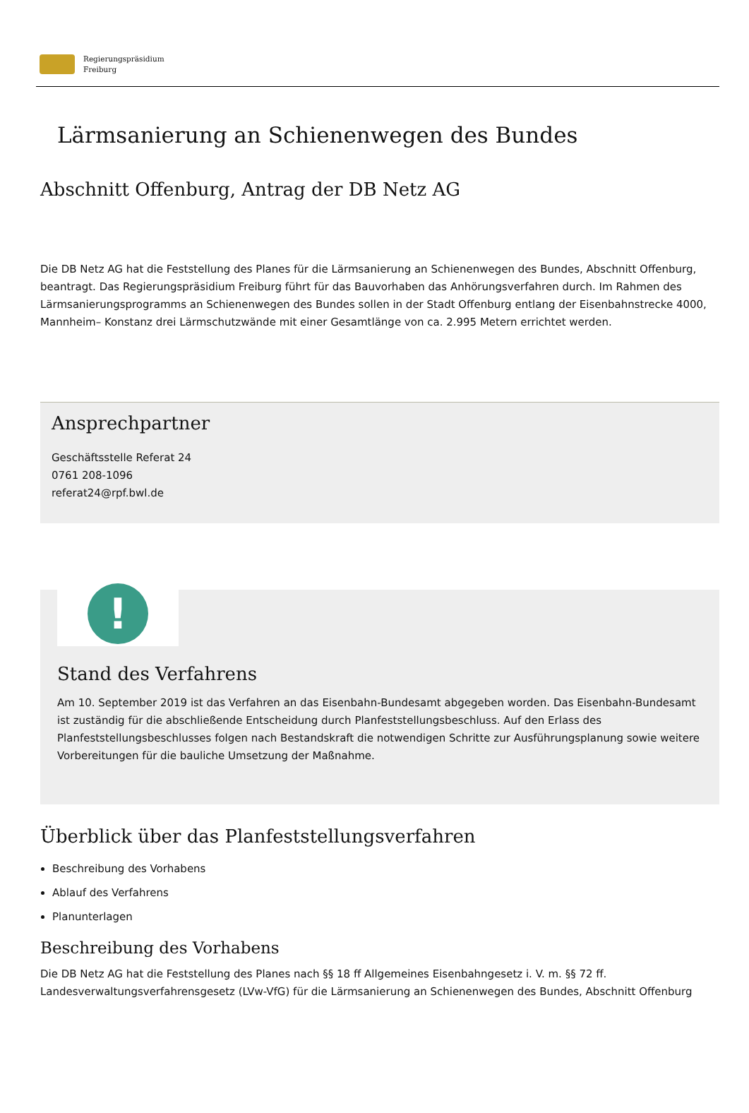Regierungspräsidium
Freiburg
Lärmsanierung an Schienenwegen des Bundes
Abschnitt Offenburg, Antrag der DB Netz AG
Die DB Netz AG hat die Feststellung des Planes für die Lärmsanierung an Schienenwegen des Bundes, Abschnitt Offenburg, beantragt. Das Regierungspräsidium Freiburg führt für das Bauvorhaben das Anhörungsverfahren durch. Im Rahmen des Lärmsanierungsprogramms an Schienenwegen des Bundes sollen in der Stadt Offenburg entlang der Eisenbahnstrecke 4000, Mannheim– Konstanz drei Lärmschutzwände mit einer Gesamtlänge von ca. 2.995 Metern errichtet werden.
Ansprechpartner
Geschäftsstelle Referat 24
0761 208-1096
referat24@rpf.bwl.de
!
Stand des Verfahrens
Am 10. September 2019 ist das Verfahren an das Eisenbahn-Bundesamt abgegeben worden. Das Eisenbahn-Bundesamt ist zuständig für die abschließende Entscheidung durch Planfeststellungsbeschluss. Auf den Erlass des Planfeststellungsbeschlusses folgen nach Bestandskraft die notwendigen Schritte zur Ausführungsplanung sowie weitere Vorbereitungen für die bauliche Umsetzung der Maßnahme.
Überblick über das Planfeststellungsverfahren
Beschreibung des Vorhabens
Ablauf des Verfahrens
Planunterlagen
Beschreibung des Vorhabens
Die DB Netz AG hat die Feststellung des Planes nach §§ 18 ff Allgemeines Eisenbahngesetz i. V. m. §§ 72 ff. Landesverwaltungsverfahrensgesetz (LVw-VfG) für die Lärmsanierung an Schienenwegen des Bundes, Abschnitt Offenburg